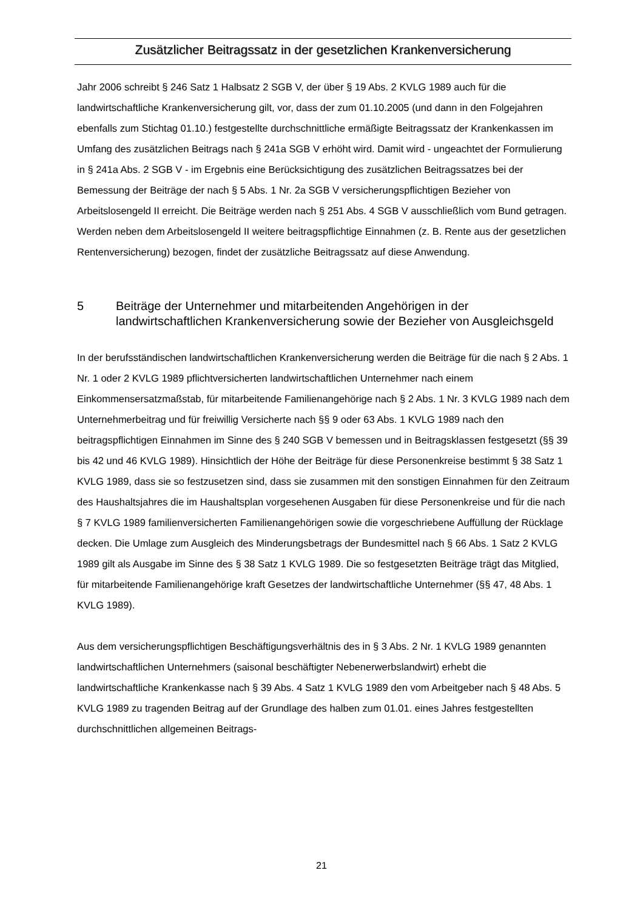Zusätzlicher Beitragssatz in der gesetzlichen Krankenversicherung
Jahr 2006 schreibt § 246 Satz 1 Halbsatz 2 SGB V, der über § 19 Abs. 2 KVLG 1989 auch für die landwirtschaftliche Krankenversicherung gilt, vor, dass der zum 01.10.2005 (und dann in den Folgejahren ebenfalls zum Stichtag 01.10.) festgestellte durchschnittliche ermäßigte Beitragssatz der Krankenkassen im Umfang des zusätzlichen Beitrags nach § 241a SGB V erhöht wird. Damit wird - ungeachtet der Formulierung in § 241a Abs. 2 SGB V - im Ergebnis eine Berücksichtigung des zusätzlichen Beitragssatzes bei der Bemessung der Beiträge der nach § 5 Abs. 1 Nr. 2a SGB V versicherungspflichtigen Bezieher von Arbeitslosengeld II erreicht. Die Beiträge werden nach § 251 Abs. 4 SGB V ausschließlich vom Bund getragen. Werden neben dem Arbeitslosengeld II weitere beitragspflichtige Einnahmen (z. B. Rente aus der gesetzlichen Rentenversicherung) bezogen, findet der zusätzliche Beitragssatz auf diese Anwendung.
5 Beiträge der Unternehmer und mitarbeitenden Angehörigen in der landwirtschaftlichen Krankenversicherung sowie der Bezieher von Ausgleichsgeld
In der berufsständischen landwirtschaftlichen Krankenversicherung werden die Beiträge für die nach § 2 Abs. 1 Nr. 1 oder 2 KVLG 1989 pflichtversicherten landwirtschaftlichen Unternehmer nach einem Einkommensersatzmaßstab, für mitarbeitende Familienangehörige nach § 2 Abs. 1 Nr. 3 KVLG 1989 nach dem Unternehmerbeitrag und für freiwillig Versicherte nach §§ 9 oder 63 Abs. 1 KVLG 1989 nach den beitragspflichtigen Einnahmen im Sinne des § 240 SGB V bemessen und in Beitragsklassen festgesetzt (§§ 39 bis 42 und 46 KVLG 1989). Hinsichtlich der Höhe der Beiträge für diese Personenkreise bestimmt § 38 Satz 1 KVLG 1989, dass sie so festzusetzen sind, dass sie zusammen mit den sonstigen Einnahmen für den Zeitraum des Haushaltsjahres die im Haushaltsplan vorgesehenen Ausgaben für diese Personenkreise und für die nach § 7 KVLG 1989 familienversicherten Familienangehörigen sowie die vorgeschriebene Auffüllung der Rücklage decken. Die Umlage zum Ausgleich des Minderungsbetrags der Bundesmittel nach § 66 Abs. 1 Satz 2 KVLG 1989 gilt als Ausgabe im Sinne des § 38 Satz 1 KVLG 1989. Die so festgesetzten Beiträge trägt das Mitglied, für mitarbeitende Familienangehörige kraft Gesetzes der landwirtschaftliche Unternehmer (§§ 47, 48 Abs. 1 KVLG 1989).
Aus dem versicherungspflichtigen Beschäftigungsverhältnis des in § 3 Abs. 2 Nr. 1 KVLG 1989 genannten landwirtschaftlichen Unternehmers (saisonal beschäftigter Nebenerwerbslandwirt) erhebt die landwirtschaftliche Krankenkasse nach § 39 Abs. 4 Satz 1 KVLG 1989 den vom Arbeitgeber nach § 48 Abs. 5 KVLG 1989 zu tragenden Beitrag auf der Grundlage des halben zum 01.01. eines Jahres festgestellten durchschnittlichen allgemeinen Beitrags-
21